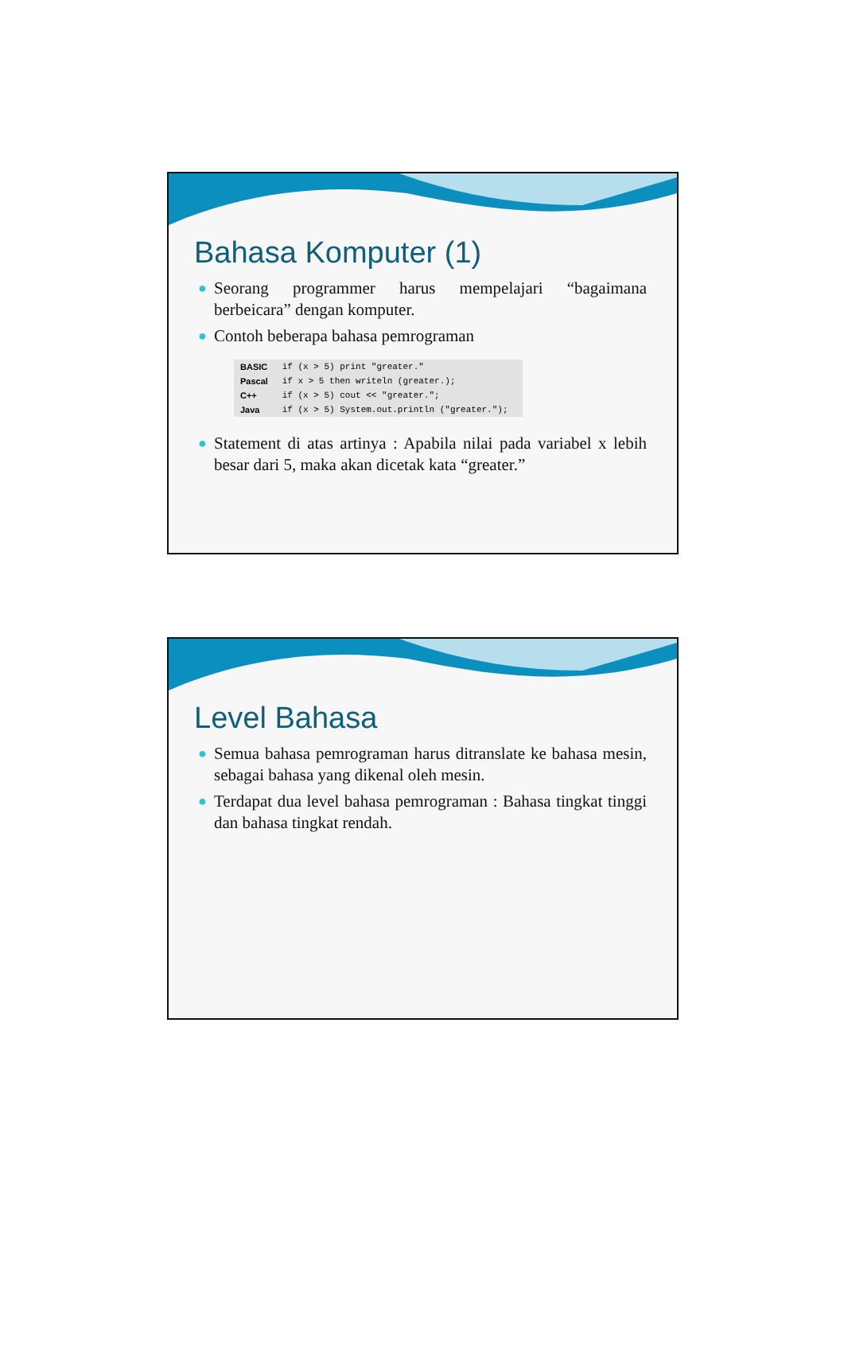Bahasa Komputer (1)
● Seorang programmer harus mempelajari “bagaimana berbeicara” dengan komputer.
● Contoh beberapa bahasa pemrograman
| BASIC | if (x > 5) print "greater." |
| Pascal | if x > 5 then writeln (greater.); |
| C++ | if (x > 5) cout << "greater."; |
| Java | if (x > 5) System.out.println ("greater."); |
● Statement di atas artinya : Apabila nilai pada variabel x lebih besar dari 5, maka akan dicetak kata “greater.”
Level Bahasa
● Semua bahasa pemrograman harus ditranslate ke bahasa mesin, sebagai bahasa yang dikenal oleh mesin.
● Terdapat dua level bahasa pemrograman : Bahasa tingkat tinggi dan bahasa tingkat rendah.